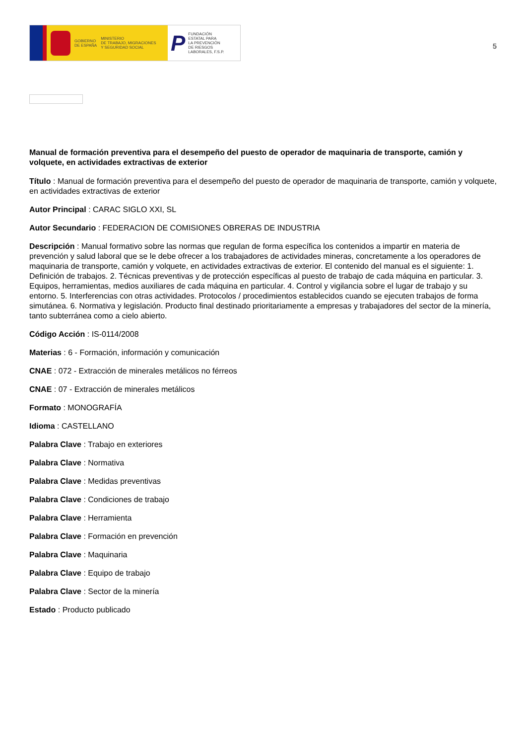GOBIERNO
DE ESPAÑA
MINISTERIO
DE TRABAJO, MIGRACIONES
Y SEGURIDAD SOCIAL
P
FUNDACIÓN
ESTATAL PARA
LA PREVENCIÓN
DE RIESGOS
LABORALES, F.S.P.
5
Manual de formación preventiva para el desempeño del puesto de operador de maquinaria de transporte, camión y volquete, en actividades extractivas de exterior
Título : Manual de formación preventiva para el desempeño del puesto de operador de maquinaria de transporte, camión y volquete, en actividades extractivas de exterior
Autor Principal : CARAC SIGLO XXI, SL
Autor Secundario : FEDERACION DE COMISIONES OBRERAS DE INDUSTRIA
Descripción : Manual formativo sobre las normas que regulan de forma específica los contenidos a impartir en materia de prevención y salud laboral que se le debe ofrecer a los trabajadores de actividades mineras, concretamente a los operadores de maquinaria de transporte, camión y volquete, en actividades extractivas de exterior. El contenido del manual es el siguiente: 1. Definición de trabajos. 2. Técnicas preventivas y de protección específicas al puesto de trabajo de cada máquina en particular. 3. Equipos, herramientas, medios auxiliares de cada máquina en particular. 4. Control y vigilancia sobre el lugar de trabajo y su entorno. 5. Interferencias con otras actividades. Protocolos / procedimientos establecidos cuando se ejecuten trabajos de forma simutánea. 6. Normativa y legislación. Producto final destinado prioritariamente a empresas y trabajadores del sector de la minería, tanto subterránea como a cielo abierto.
Código Acción : IS-0114/2008
Materias : 6 - Formación, información y comunicación
CNAE : 072 - Extracción de minerales metálicos no férreos
CNAE : 07 - Extracción de minerales metálicos
Formato : MONOGRAFÍA
Idioma : CASTELLANO
Palabra Clave : Trabajo en exteriores
Palabra Clave : Normativa
Palabra Clave : Medidas preventivas
Palabra Clave : Condiciones de trabajo
Palabra Clave : Herramienta
Palabra Clave : Formación en prevención
Palabra Clave : Maquinaria
Palabra Clave : Equipo de trabajo
Palabra Clave : Sector de la minería
Estado : Producto publicado